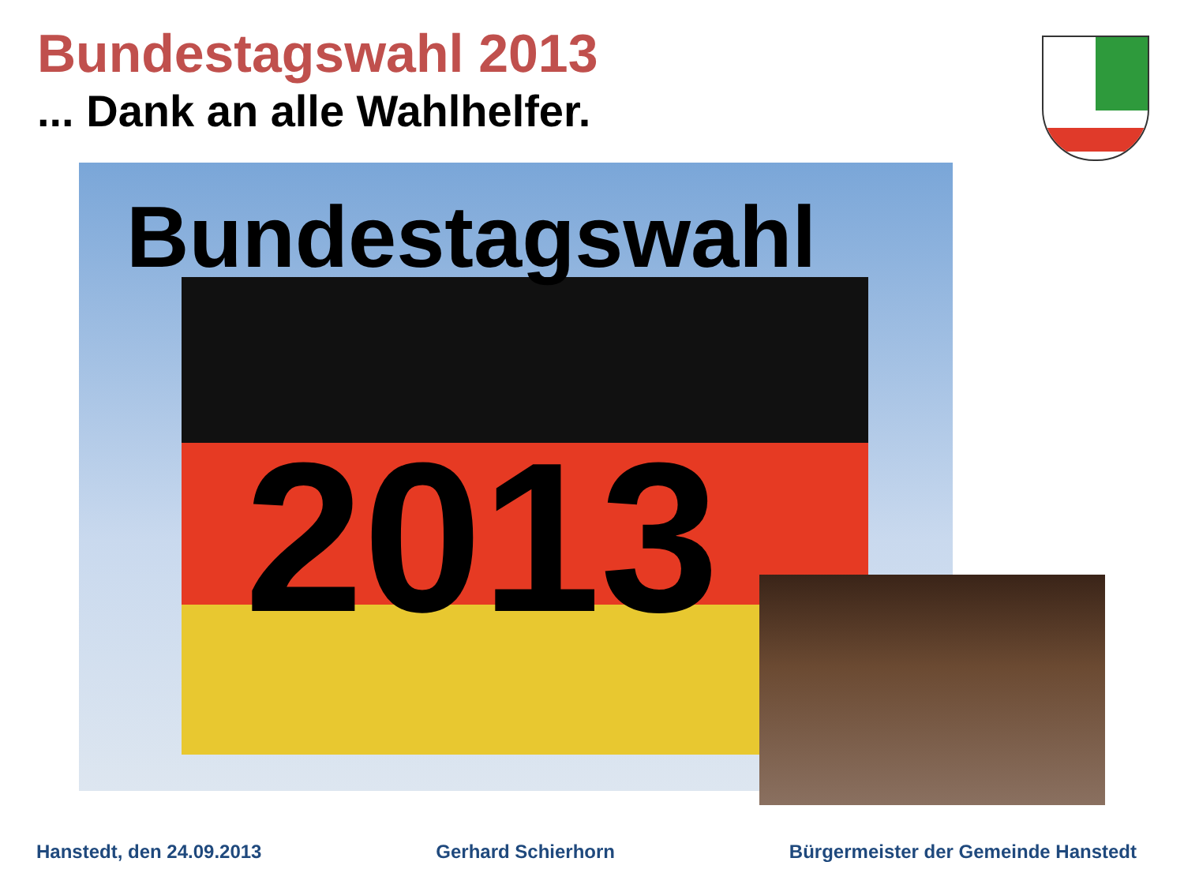Bundestagswahl 2013
... Dank an alle Wahlhelfer.
Bundestagswahl
2013
Hanstedt, den 24.09.2013 Gerhard Schierhorn Bürgermeister der Gemeinde Hanstedt